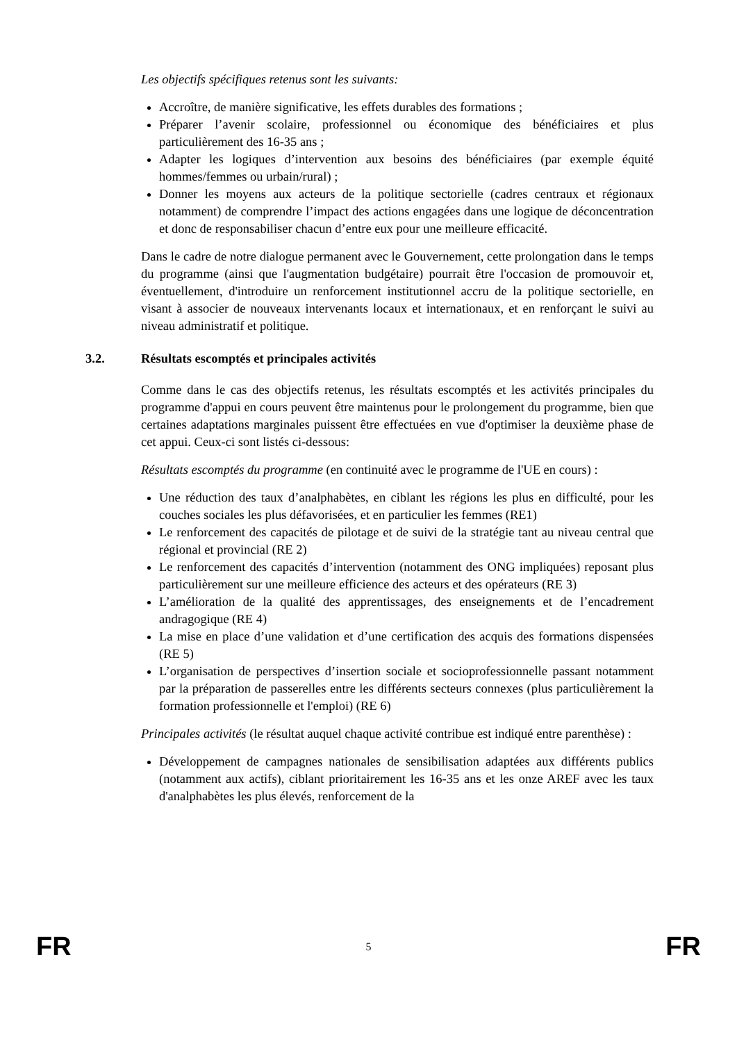Les objectifs spécifiques retenus sont les suivants:
Accroître, de manière significative, les effets durables des formations ;
Préparer l’avenir scolaire, professionnel ou économique des bénéficiaires et plus particulièrement des 16-35 ans ;
Adapter les logiques d’intervention aux besoins des bénéficiaires (par exemple équité hommes/femmes ou urbain/rural) ;
Donner les moyens aux acteurs de la politique sectorielle (cadres centraux et régionaux notamment) de comprendre l’impact des actions engagées dans une logique de déconcentration et donc de responsabiliser chacun d’entre eux pour une meilleure efficacité.
Dans le cadre de notre dialogue permanent avec le Gouvernement, cette prolongation dans le temps du programme (ainsi que l'augmentation budgétaire) pourrait être l'occasion de promouvoir et, éventuellement, d'introduire un renforcement institutionnel accru de la politique sectorielle, en visant à associer de nouveaux intervenants locaux et internationaux, et en renforçant le suivi au niveau administratif et politique.
3.2. Résultats escomptés et principales activités
Comme dans le cas des objectifs retenus, les résultats escomptés et les activités principales du programme d'appui en cours peuvent être maintenus pour le prolongement du programme, bien que certaines adaptations marginales puissent être effectuées en vue d'optimiser la deuxième phase de cet appui. Ceux-ci sont listés ci-dessous:
Résultats escomptés du programme (en continuité avec le programme de l'UE en cours) :
Une réduction des taux d’analphabètes, en ciblant les régions les plus en difficulté, pour les couches sociales les plus défavorisées, et en particulier les femmes (RE1)
Le renforcement des capacités de pilotage et de suivi de la stratégie tant au niveau central que régional et provincial (RE 2)
Le renforcement des capacités d’intervention (notamment des ONG impliquées) reposant plus particulièrement sur une meilleure efficience des acteurs et des opérateurs (RE 3)
L’amélioration de la qualité des apprentissages, des enseignements et de l’encadrement andragogique (RE 4)
La mise en place d’une validation et d’une certification des acquis des formations dispensées (RE 5)
L’organisation de perspectives d’insertion sociale et socioprofessionnelle passant notamment par la préparation de passerelles entre les différents secteurs connexes (plus particulièrement la formation professionnelle et l'emploi) (RE 6)
Principales activités (le résultat auquel chaque activité contribue est indiqué entre parenthèse) :
Développement de campagnes nationales de sensibilisation adaptées aux différents publics (notamment aux actifs), ciblant prioritairement les 16-35 ans et les onze AREF avec les taux d'analphabètes les plus élevés, renforcement de la
FR 5 FR